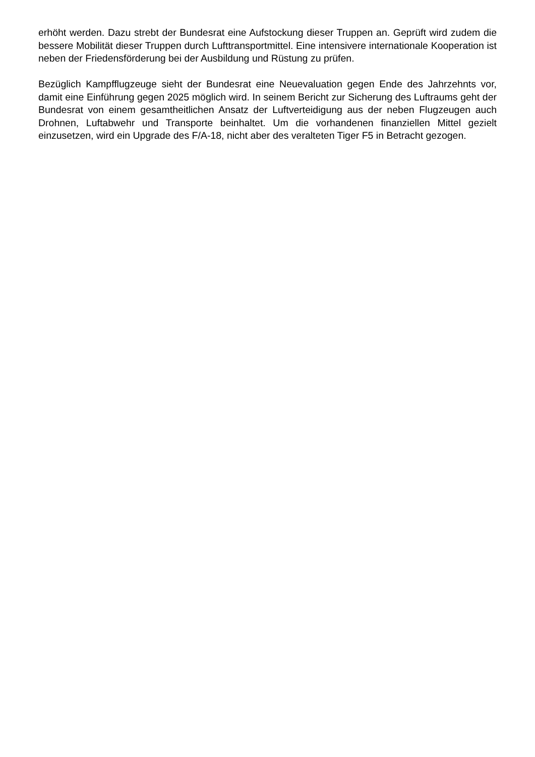erhöht werden. Dazu strebt der Bundesrat eine Aufstockung dieser Truppen an. Geprüft wird zudem die bessere Mobilität dieser Truppen durch Lufttransportmittel. Eine intensivere internationale Kooperation ist neben der Friedensförderung bei der Ausbildung und Rüstung zu prüfen.
Bezüglich Kampfflugzeuge sieht der Bundesrat eine Neuevaluation gegen Ende des Jahrzehnts vor, damit eine Einführung gegen 2025 möglich wird. In seinem Bericht zur Sicherung des Luftraums geht der Bundesrat von einem gesamtheitlichen Ansatz der Luftverteidigung aus der neben Flugzeugen auch Drohnen, Luftabwehr und Transporte beinhaltet. Um die vorhandenen finanziellen Mittel gezielt einzusetzen, wird ein Upgrade des F/A-18, nicht aber des veralteten Tiger F5 in Betracht gezogen.